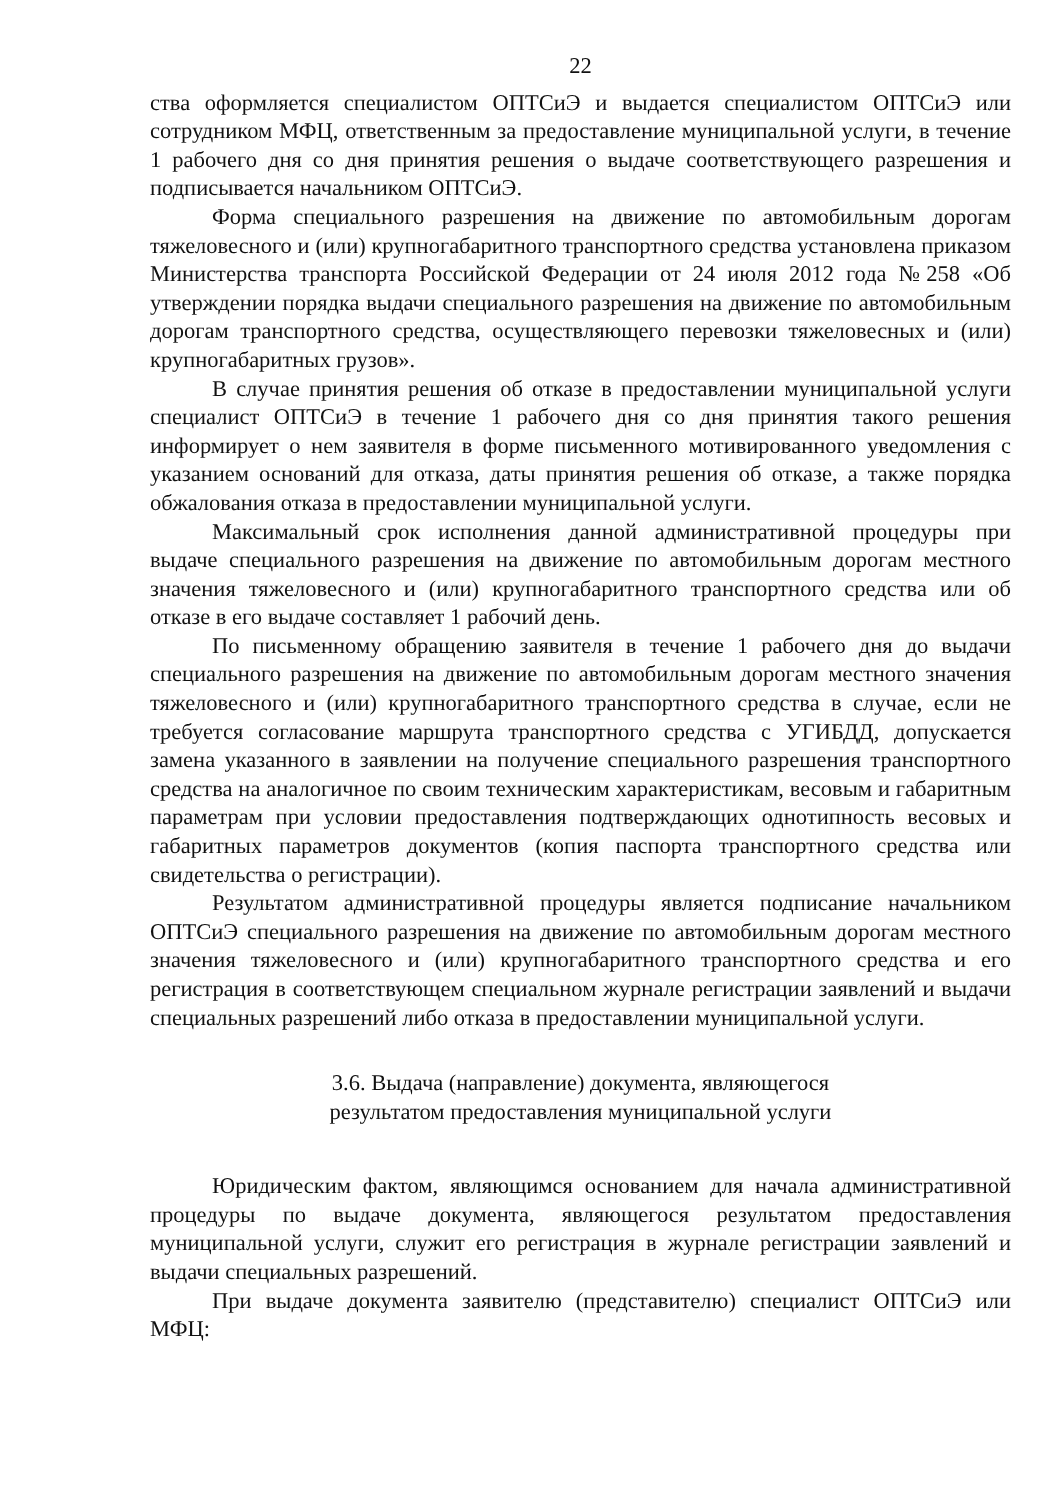22
ства оформляется специалистом ОПТСиЭ и выдается специалистом ОПТСиЭ или сотрудником МФЦ, ответственным за предоставление муниципальной услуги, в течение 1 рабочего дня со дня принятия решения о выдаче соответствующего разрешения и подписывается начальником ОПТСиЭ.
Форма специального разрешения на движение по автомобильным дорогам тяжеловесного и (или) крупногабаритного транспортного средства установлена приказом Министерства транспорта Российской Федерации от 24 июля 2012 года №258 «Об утверждении порядка выдачи специального разрешения на движение по автомобильным дорогам транспортного средства, осуществляющего перевозки тяжеловесных и (или) крупногабаритных грузов».
В случае принятия решения об отказе в предоставлении муниципальной услуги специалист ОПТСиЭ в течение 1 рабочего дня со дня принятия такого решения информирует о нем заявителя в форме письменного мотивированного уведомления с указанием оснований для отказа, даты принятия решения об отказе, а также порядка обжалования отказа в предоставлении муниципальной услуги.
Максимальный срок исполнения данной административной процедуры при выдаче специального разрешения на движение по автомобильным дорогам местного значения тяжеловесного и (или) крупногабаритного транспортного средства или об отказе в его выдаче составляет 1 рабочий день.
По письменному обращению заявителя в течение 1 рабочего дня до выдачи специального разрешения на движение по автомобильным дорогам местного значения тяжеловесного и (или) крупногабаритного транспортного средства в случае, если не требуется согласование маршрута транспортного средства с УГИБДД, допускается замена указанного в заявлении на получение специального разрешения транспортного средства на аналогичное по своим техническим характеристикам, весовым и габаритным параметрам при условии предоставления подтверждающих однотипность весовых и габаритных параметров документов (копия паспорта транспортного средства или свидетельства о регистрации).
Результатом административной процедуры является подписание начальником ОПТСиЭ специального разрешения на движение по автомобильным дорогам местного значения тяжеловесного и (или) крупногабаритного транспортного средства и его регистрация в соответствующем специальном журнале регистрации заявлений и выдачи специальных разрешений либо отказа в предоставлении муниципальной услуги.
3.6. Выдача (направление) документа, являющегося
результатом предоставления муниципальной услуги
Юридическим фактом, являющимся основанием для начала административной процедуры по выдаче документа, являющегося результатом предоставления муниципальной услуги, служит его регистрация в журнале регистрации заявлений и выдачи специальных разрешений.
При выдаче документа заявителю (представителю) специалист ОПТСиЭ или МФЦ: